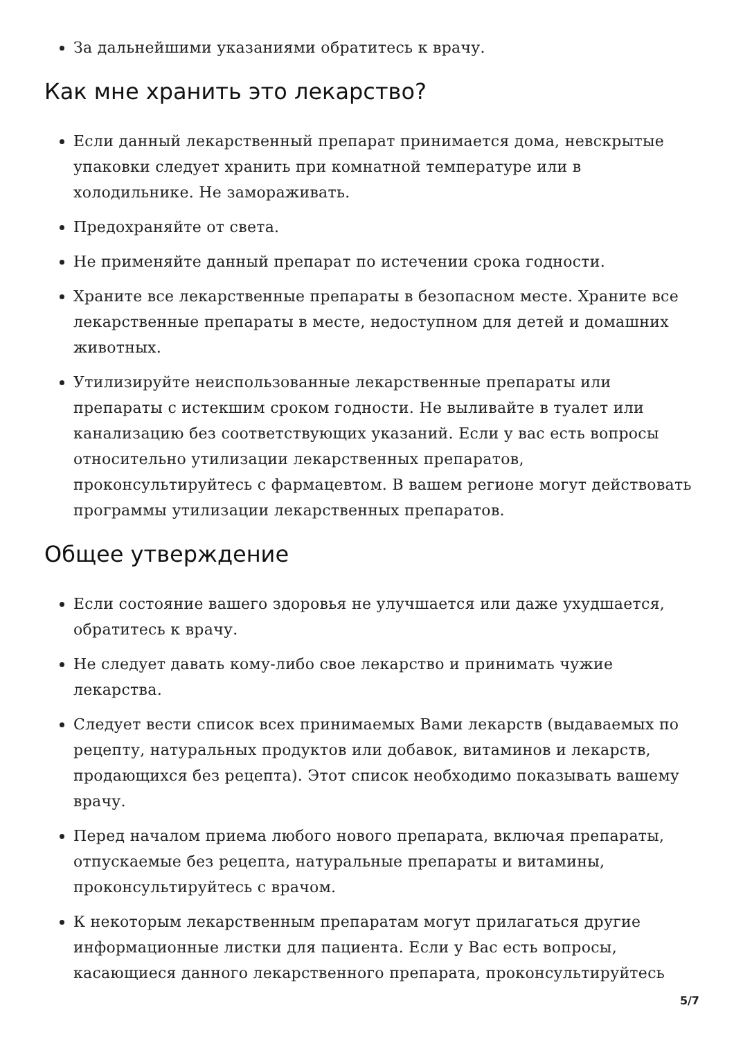За дальнейшими указаниями обратитесь к врачу.
Как мне хранить это лекарство?
Если данный лекарственный препарат принимается дома, невскрытые упаковки следует хранить при комнатной температуре или в холодильнике. Не замораживать.
Предохраняйте от света.
Не применяйте данный препарат по истечении срока годности.
Храните все лекарственные препараты в безопасном месте. Храните все лекарственные препараты в месте, недоступном для детей и домашних животных.
Утилизируйте неиспользованные лекарственные препараты или препараты с истекшим сроком годности. Не выливайте в туалет или канализацию без соответствующих указаний. Если у вас есть вопросы относительно утилизации лекарственных препаратов, проконсультируйтесь с фармацевтом. В вашем регионе могут действовать программы утилизации лекарственных препаратов.
Общее утверждение
Если состояние вашего здоровья не улучшается или даже ухудшается, обратитесь к врачу.
Не следует давать кому-либо свое лекарство и принимать чужие лекарства.
Следует вести список всех принимаемых Вами лекарств (выдаваемых по рецепту, натуральных продуктов или добавок, витаминов и лекарств, продающихся без рецепта). Этот список необходимо показывать вашему врачу.
Перед началом приема любого нового препарата, включая препараты, отпускаемые без рецепта, натуральные препараты и витамины, проконсультируйтесь с врачом.
К некоторым лекарственным препаратам могут прилагаться другие информационные листки для пациента. Если у Вас есть вопросы, касающиеся данного лекарственного препарата, проконсультируйтесь
5/7